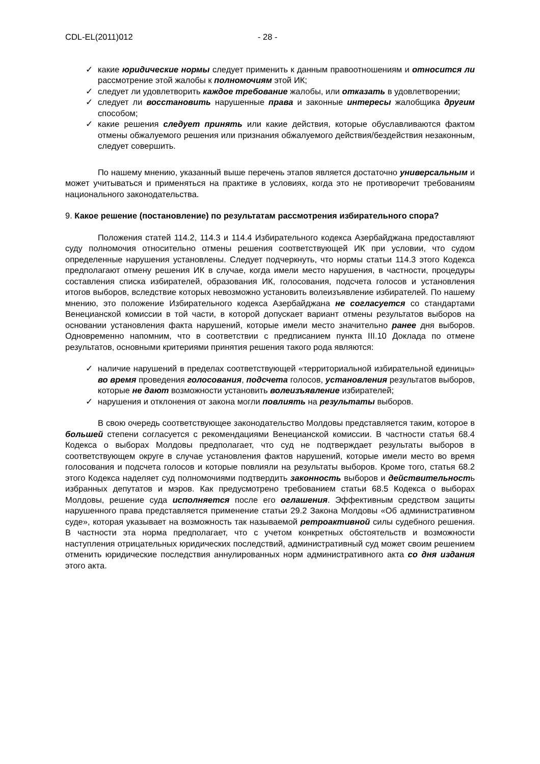CDL-EL(2011)012 - 28 -
✓ какие юридические нормы следует применить к данным правоотношениям и относится ли рассмотрение этой жалобы к полномочиям этой ИК;
✓ следует ли удовлетворить каждое требование жалобы, или отказать в удовлетворении;
✓ следует ли восстановить нарушенные права и законные интересы жалобщика другим способом;
✓ какие решения следует принять или какие действия, которые обуславливаются фактом отмены обжалуемого решения или признания обжалуемого действия/бездействия незаконным, следует совершить.
По нашему мнению, указанный выше перечень этапов является достаточно универсальным и может учитываться и применяться на практике в условиях, когда это не противоречит требованиям национального законодательства.
9. Какое решение (постановление) по результатам рассмотрения избирательного спора?
Положения статей 114.2, 114.3 и 114.4 Избирательного кодекса Азербайджана предоставляют суду полномочия относительно отмены решения соответствующей ИК при условии, что судом определенные нарушения установлены. Следует подчеркнуть, что нормы статьи 114.3 этого Кодекса предполагают отмену решения ИК в случае, когда имели место нарушения, в частности, процедуры составления списка избирателей, образования ИК, голосования, подсчета голосов и установления итогов выборов, вследствие которых невозможно установить волеизъявление избирателей. По нашему мнению, это положение Избирательного кодекса Азербайджана не согласуется со стандартами Венецианской комиссии в той части, в которой допускает вариант отмены результатов выборов на основании установления факта нарушений, которые имели место значительно ранее дня выборов. Одновременно напомним, что в соответствии с предписанием пункта III.10 Доклада по отмене результатов, основными критериями принятия решения такого рода являются:
✓ наличие нарушений в пределах соответствующей «территориальной избирательной единицы» во время проведения голосования, подсчета голосов, установления результатов выборов, которые не дают возможности установить волеизъявление избирателей;
✓ нарушения и отклонения от закона могли повлиять на результаты выборов.
В свою очередь соответствующее законодательство Молдовы представляется таким, которое в большей степени согласуется с рекомендациями Венецианской комиссии. В частности статья 68.4 Кодекса о выборах Молдовы предполагает, что суд не подтверждает результаты выборов в соответствующем округе в случае установления фактов нарушений, которые имели место во время голосования и подсчета голосов и которые повлияли на результаты выборов. Кроме того, статья 68.2 этого Кодекса наделяет суд полномочиями подтвердить законность выборов и действительность избранных депутатов и мэров. Как предусмотрено требованием статьи 68.5 Кодекса о выборах Молдовы, решение суда исполняется после его оглашения. Эффективным средством защиты нарушенного права представляется применение статьи 29.2 Закона Молдовы «Об административном суде», которая указывает на возможность так называемой ретроактивной силы судебного решения. В частности эта норма предполагает, что с учетом конкретных обстоятельств и возможности наступления отрицательных юридических последствий, административный суд может своим решением отменить юридические последствия аннулированных норм административного акта со дня издания этого акта.